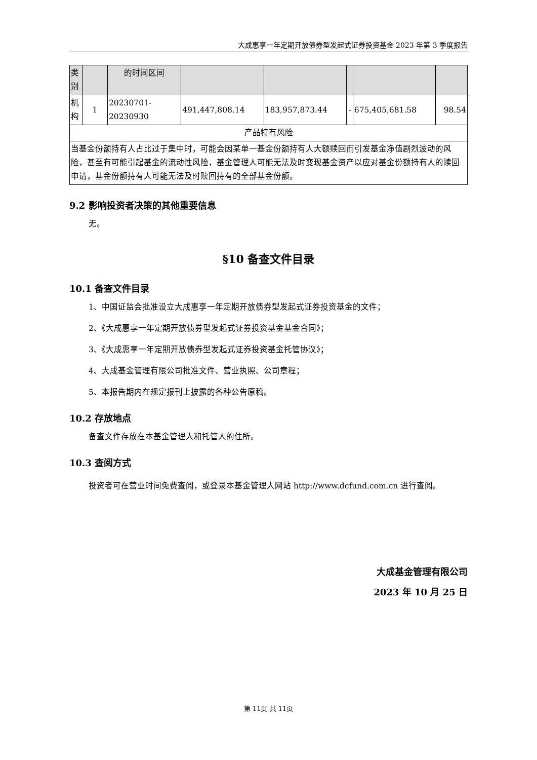大成惠享一年定期开放债券型发起式证券投资基金 2023 年第 3 季度报告
| 类别 | | 的时间区间 | | | | | |
| 机构 | 1 | 20230701-20230930 | 491,447,808.14 | 183,957,873.44 | - | 675,405,681.58 | 98.54 |
| 产品特有风险 | | | | | | | |
| 当基金份额持有人占比过于集中时，可能会因某单一基金份额持有人大额赎回而引发基金净值剧烈波动的风险，甚至有可能引起基金的流动性风险，基金管理人可能无法及时变现基金资产以应对基金份额持有人的赎回申请，基金份额持有人可能无法及时赎回持有的全部基金份额。 | | | | | | | |
9.2 影响投资者决策的其他重要信息
无。
§10 备查文件目录
10.1 备查文件目录
1、中国证监会批准设立大成惠享一年定期开放债券型发起式证券投资基金的文件；
2、《大成惠享一年定期开放债券型发起式证券投资基金基金合同》；
3、《大成惠享一年定期开放债券型发起式证券投资基金托管协议》；
4、大成基金管理有限公司批准文件、营业执照、公司章程；
5、本报告期内在规定报刊上披露的各种公告原稿。
10.2 存放地点
备查文件存放在本基金管理人和托管人的住所。
10.3 查阅方式
投资者可在营业时间免费查阅，或登录本基金管理人网站 http://www.dcfund.com.cn 进行查阅。
大成基金管理有限公司
2023 年 10 月 25 日
第 11页 共 11页